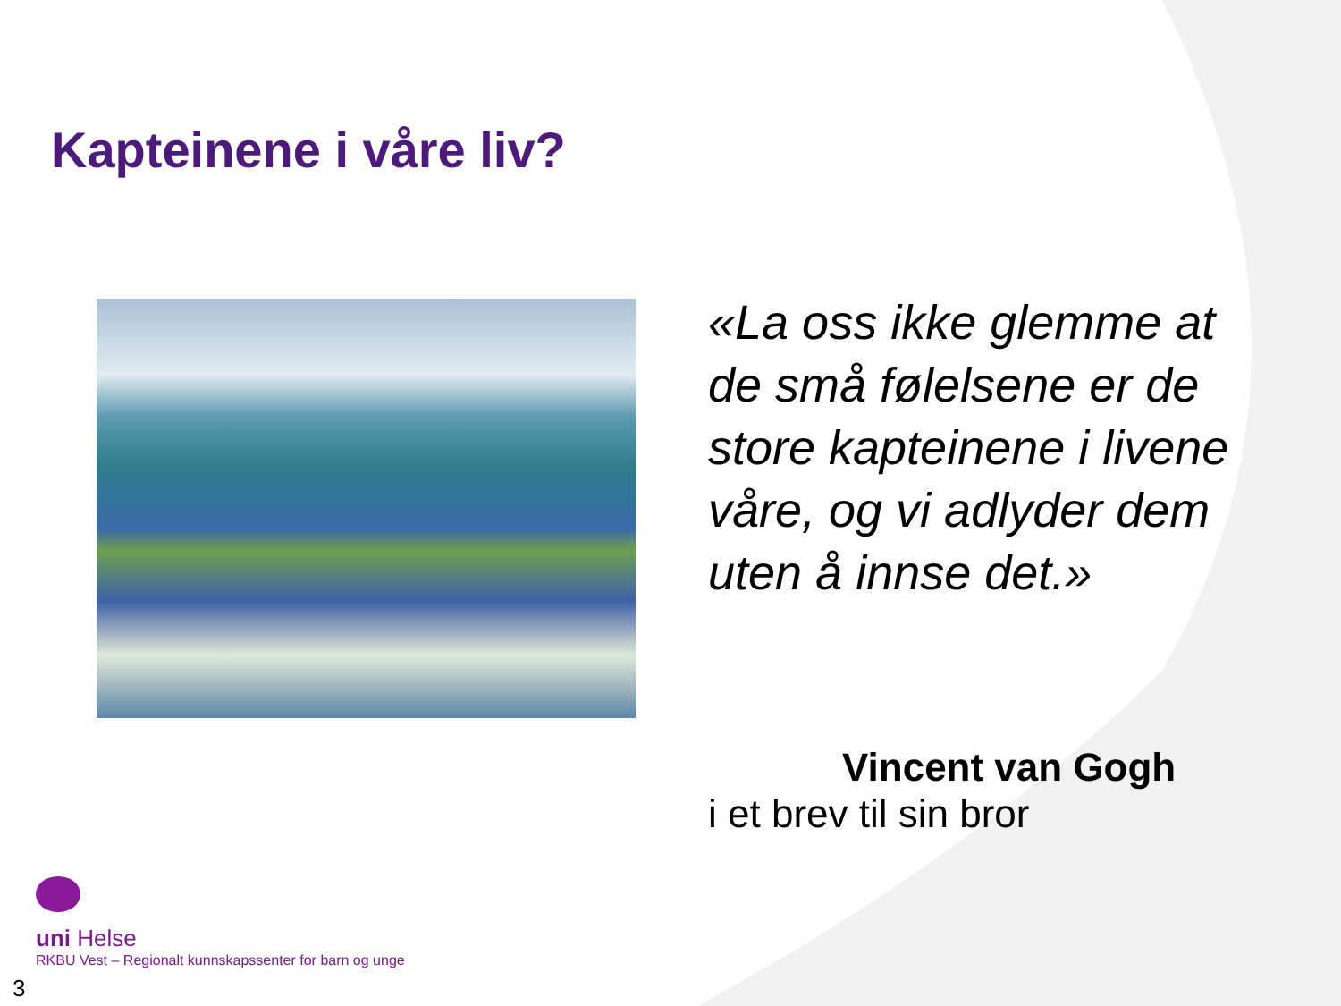Kapteinene i våre liv?
«La oss ikke glemme at de små følelsene er de store kapteinene i livene våre, og vi adlyder dem uten å innse det.»
Vincent van Gogh
i et brev til sin bror
uni Helse
RKBU Vest – Regionalt kunnskapssenter for barn og unge
3